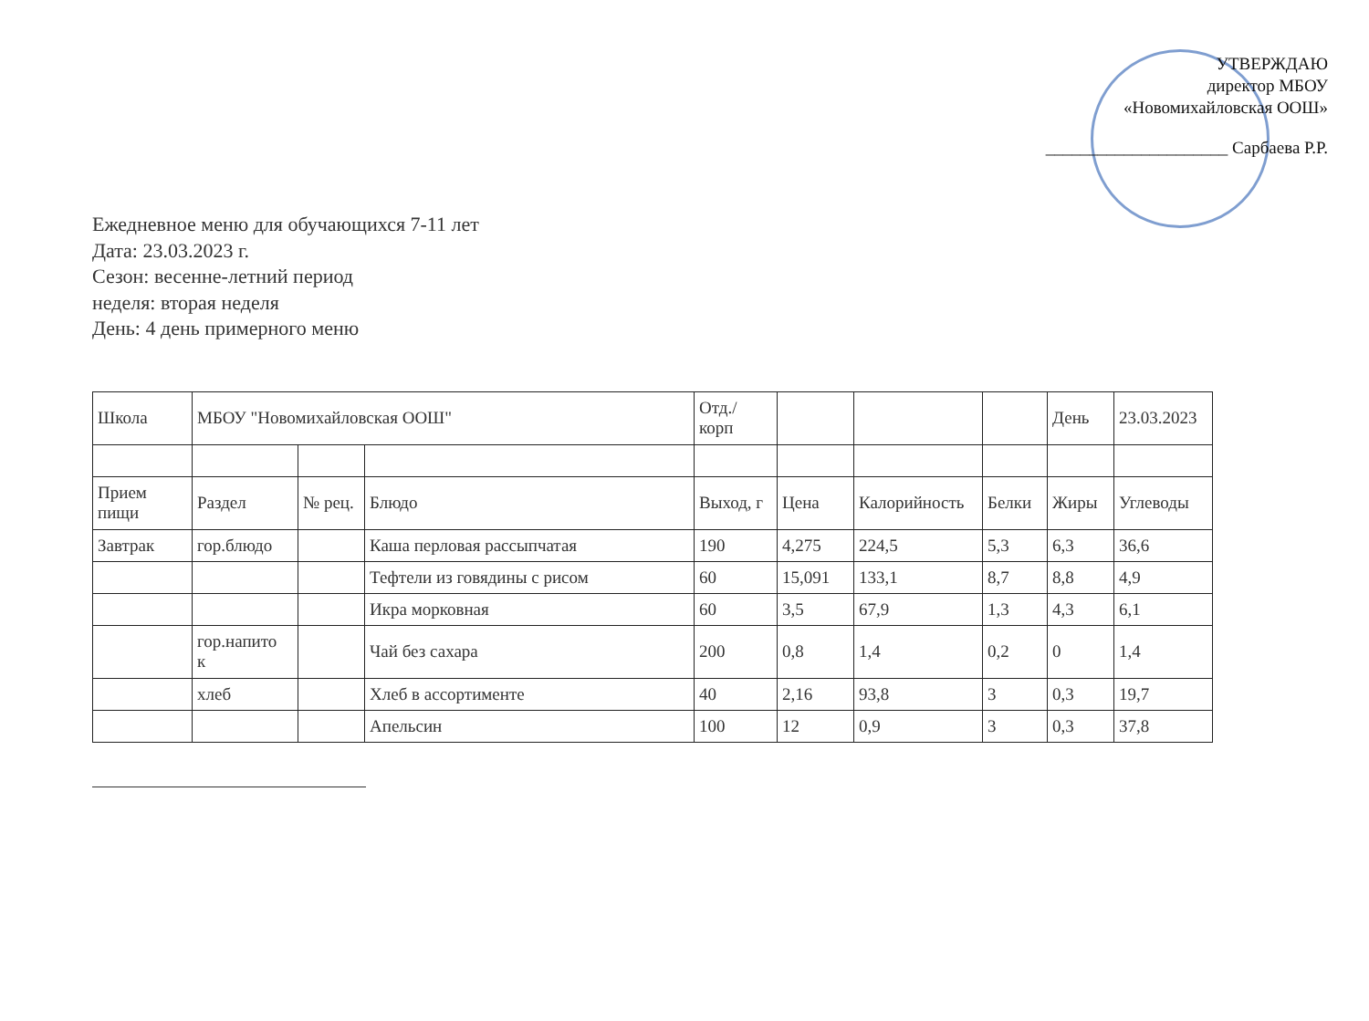УТВЕРЖДАЮ
директор МБОУ
«Новомихайловская ООШ»
_____________________ Сарбаева Р.Р.
Ежедневное меню для обучающихся 7-11 лет
Дата: 23.03.2023 г.
Сезон: весенне-летний период
неделя: вторая неделя
День: 4 день примерного меню
| Школа | МБОУ "Новомихайловская ООШ" | | | Отд./ корп | | | | День | 23.03.2023 |
| Прием пищи | Раздел | № рец. | Блюдо | Выход, г | Цена | Калорийность | Белки | Жиры | Углеводы |
| Завтрак | гор.блюдо | | Каша перловая рассыпчатая | 190 | 4,275 | 224,5 | 5,3 | 6,3 | 36,6 |
| | | | Тефтели из говядины с рисом | 60 | 15,091 | 133,1 | 8,7 | 8,8 | 4,9 |
| | | | Икра морковная | 60 | 3,5 | 67,9 | 1,3 | 4,3 | 6,1 |
| | гор.напито к | | Чай без сахара | 200 | 0,8 | 1,4 | 0,2 | 0 | 1,4 |
| | хлеб | | Хлеб в ассортименте | 40 | 2,16 | 93,8 | 3 | 0,3 | 19,7 |
| | | | Апельсин | 100 | 12 | 0,9 | 3 | 0,3 | 37,8 |